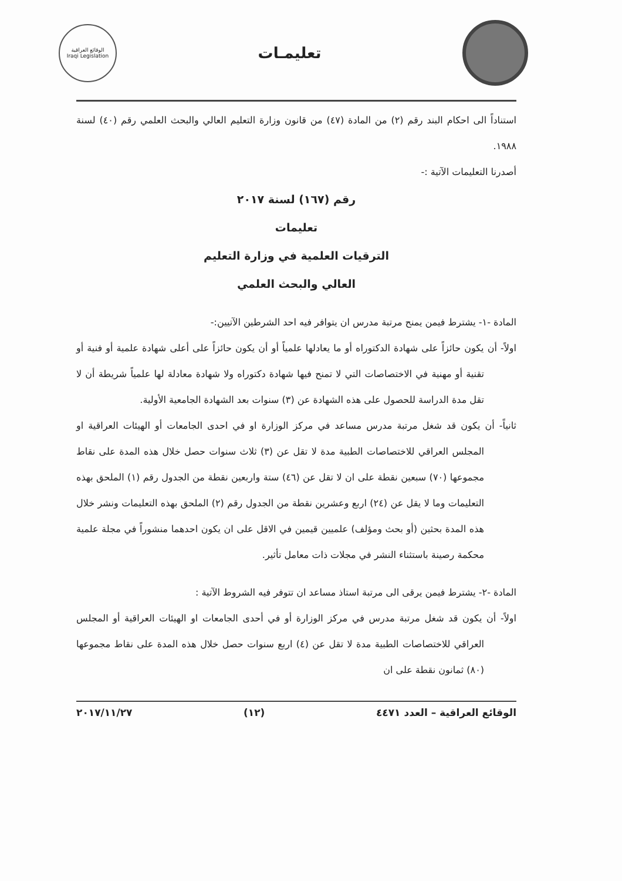تعليمـات
الوقائع العراقية
Iraqi Legislation
استناداً الى احكام البند رقم (٢) من المادة (٤٧) من قانون وزارة التعليم العالي والبحث العلمي رقم (٤٠) لسنة ١٩٨٨.
أصدرنا التعليمات الآتية :-
رقم (١٦٧) لسنة ٢٠١٧
تعليمات
الترقيات العلمية في وزارة التعليم
العالي والبحث العلمي
المادة -١- يشترط فيمن يمنح مرتبة مدرس ان يتوافر فيه احد الشرطين الآتيين:-
اولاً- أن يكون حائزاً على شهادة الدكتوراه أو ما يعادلها علمياً أو أن يكون حائزاً على أعلى شهادة علمية أو فنية أو تقنية أو مهنية في الاختصاصات التي لا تمنح فيها شهادة دكتوراه ولا شهادة معادلة لها علمياً شريطة أن لا تقل مدة الدراسة للحصول على هذه الشهادة عن (٣) سنوات بعد الشهادة الجامعية الأولية.
ثانياً- أن يكون قد شغل مرتبة مدرس مساعد في مركز الوزارة او في احدى الجامعات أو الهيئات العراقية او المجلس العراقي للاختصاصات الطبية مدة لا تقل عن (٣) ثلاث سنوات حصل خلال هذه المدة على نقاط مجموعها (٧٠) سبعين نقطة على ان لا تقل عن (٤٦) ستة واربعين نقطة من الجدول رقم (١) الملحق بهذه التعليمات وما لا يقل عن (٢٤) اربع وعشرين نقطة من الجدول رقم (٢) الملحق بهذه التعليمات ونشر خلال هذه المدة بحثين (أو بحث ومؤلف) علميين قيمين في الاقل على ان يكون احدهما منشوراً في مجلة علمية محكمة رصينة باستثناء النشر في مجلات ذات معامل تأثير.
المادة -٢- يشترط فيمن يرقى الى مرتبة استاذ مساعد ان تتوفر فيه الشروط الآتية :
اولاً- أن يكون قد شغل مرتبة مدرس في مركز الوزارة أو في أحدى الجامعات او الهيئات العراقية أو المجلس العراقي للاختصاصات الطبية مدة لا تقل عن (٤) اربع سنوات حصل خلال هذه المدة على نقاط مجموعها (٨٠) ثمانون نقطة على ان
الوقائع العراقية – العدد ٤٤٧١ (١٢) ٢٠١٧/١١/٢٧